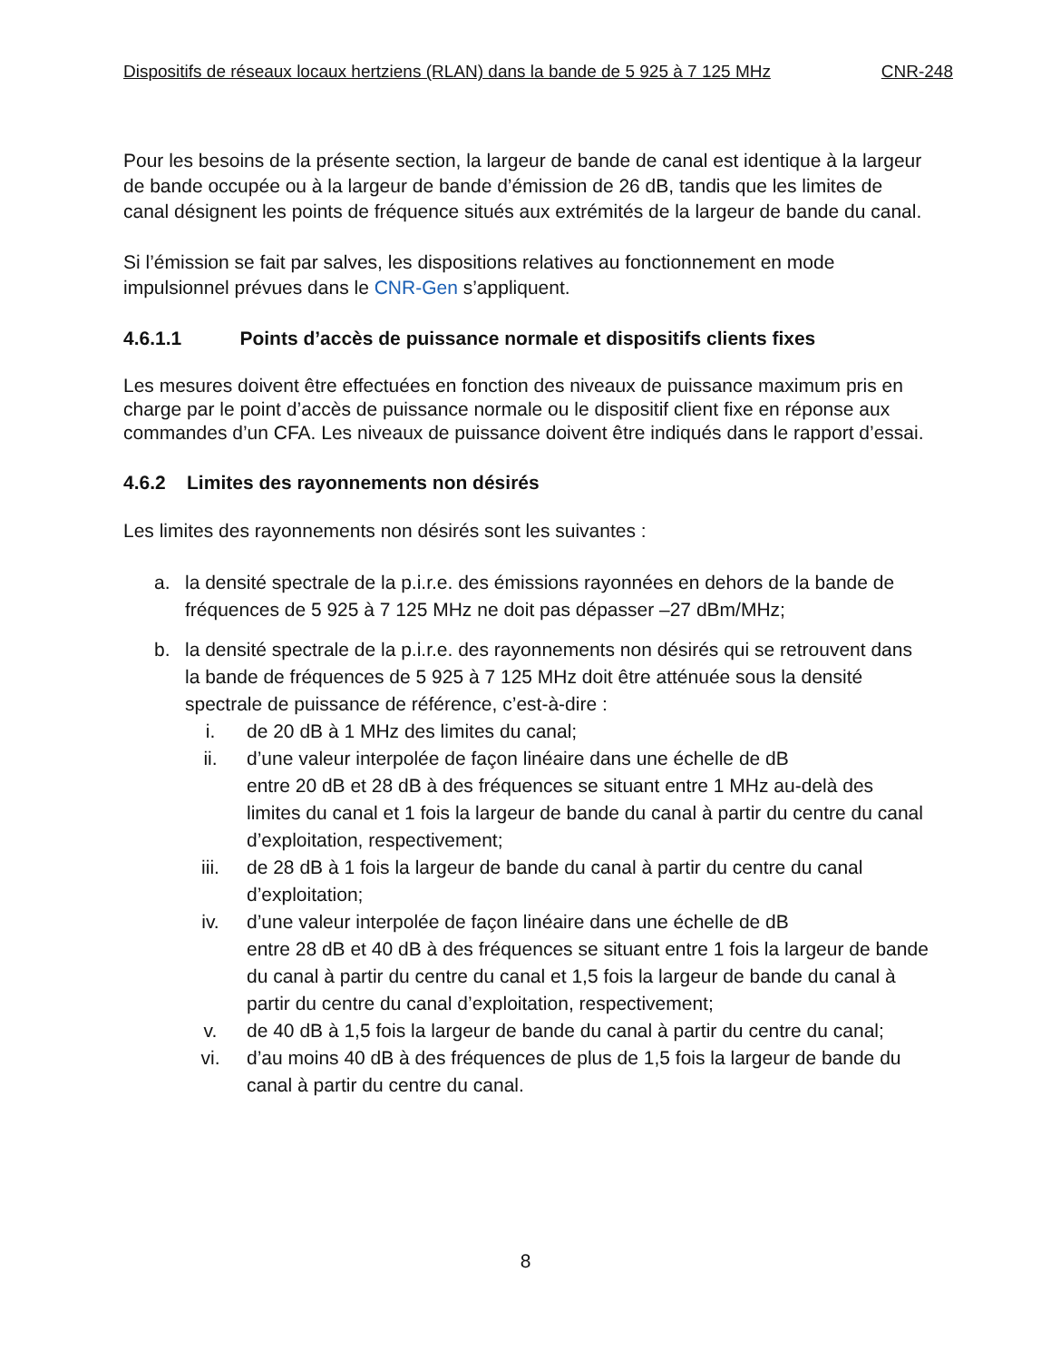Dispositifs de réseaux locaux hertziens (RLAN) dans la bande de 5 925 à 7 125 MHz CNR-248
Pour les besoins de la présente section, la largeur de bande de canal est identique à la largeur de bande occupée ou à la largeur de bande d’émission de 26 dB, tandis que les limites de canal désignent les points de fréquence situés aux extrémités de la largeur de bande du canal.
Si l’émission se fait par salves, les dispositions relatives au fonctionnement en mode impulsionnel prévues dans le CNR-Gen s’appliquent.
4.6.1.1 Points d’accès de puissance normale et dispositifs clients fixes
Les mesures doivent être effectuées en fonction des niveaux de puissance maximum pris en charge par le point d’accès de puissance normale ou le dispositif client fixe en réponse aux commandes d’un CFA. Les niveaux de puissance doivent être indiqués dans le rapport d’essai.
4.6.2 Limites des rayonnements non désirés
Les limites des rayonnements non désirés sont les suivantes :
a. la densité spectrale de la p.i.r.e. des émissions rayonnées en dehors de la bande de fréquences de 5 925 à 7 125 MHz ne doit pas dépasser –27 dBm/MHz;
b. la densité spectrale de la p.i.r.e. des rayonnements non désirés qui se retrouvent dans la bande de fréquences de 5 925 à 7 125 MHz doit être atténuée sous la densité spectrale de puissance de référence, c’est-à-dire :
i. de 20 dB à 1 MHz des limites du canal;
ii. d’une valeur interpolée de façon linéaire dans une échelle de dB
entre 20 dB et 28 dB à des fréquences se situant entre 1 MHz au-delà des limites du canal et 1 fois la largeur de bande du canal à partir du centre du canal d’exploitation, respectivement;
iii. de 28 dB à 1 fois la largeur de bande du canal à partir du centre du canal d’exploitation;
iv. d’une valeur interpolée de façon linéaire dans une échelle de dB
entre 28 dB et 40 dB à des fréquences se situant entre 1 fois la largeur de bande du canal à partir du centre du canal et 1,5 fois la largeur de bande du canal à partir du centre du canal d’exploitation, respectivement;
v. de 40 dB à 1,5 fois la largeur de bande du canal à partir du centre du canal;
vi. d’au moins 40 dB à des fréquences de plus de 1,5 fois la largeur de bande du canal à partir du centre du canal.
8